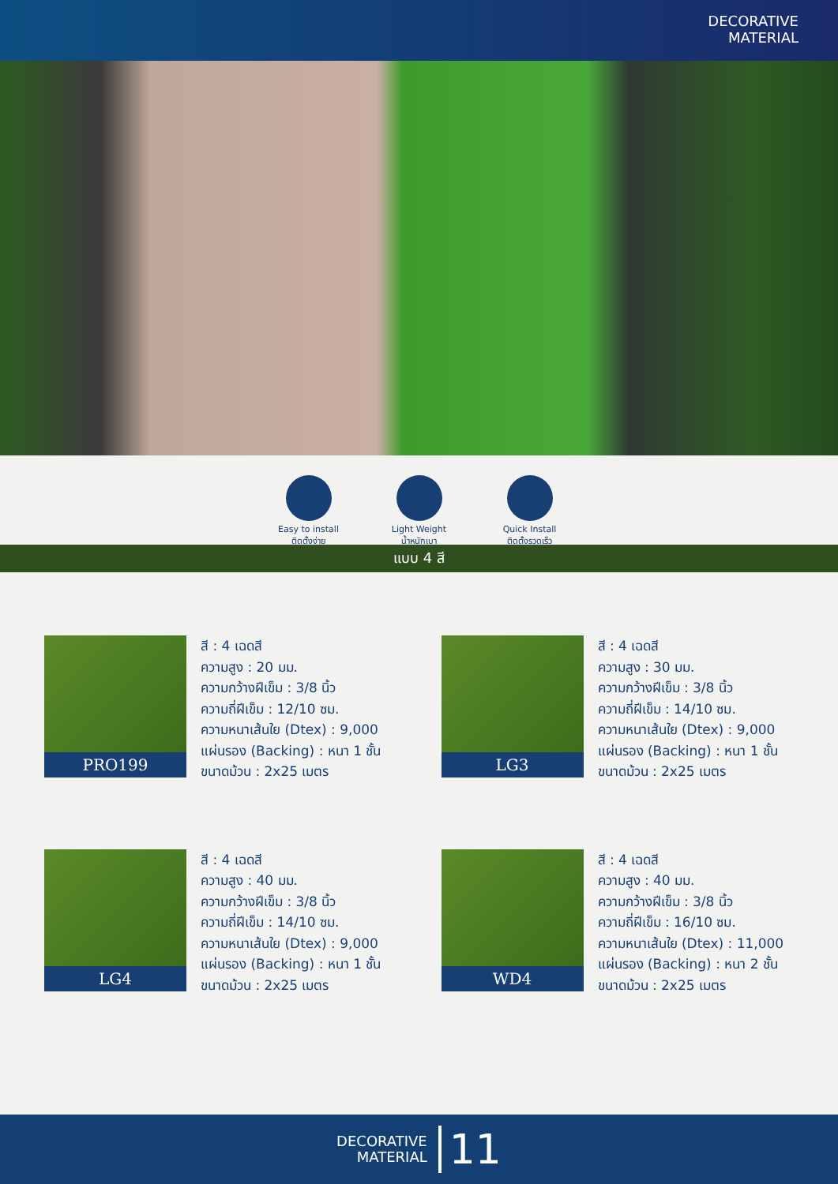DECORATIVE
MATERIAL
Easy to install
ติดตั้งง่าย
Light Weight
น้ำหนักเบา
Quick Install
ติดตั้งรวดเร็ว
แบบ 4 สี
PRO199
สี : 4 เฉดสี
ความสูง : 20 มม.
ความกว้างฝีเข็ม : 3/8 นิ้ว
ความถี่ฝีเข็ม : 12/10 ซม.
ความหนาเส้นใย (Dtex) : 9,000
แผ่นรอง (Backing) : หนา 1 ชั้น
ขนาดม้วน : 2x25 เมตร
LG3
สี : 4 เฉดสี
ความสูง : 30 มม.
ความกว้างฝีเข็ม : 3/8 นิ้ว
ความถี่ฝีเข็ม : 14/10 ซม.
ความหนาเส้นใย (Dtex) : 9,000
แผ่นรอง (Backing) : หนา 1 ชั้น
ขนาดม้วน : 2x25 เมตร
LG4
สี : 4 เฉดสี
ความสูง : 40 มม.
ความกว้างฝีเข็ม : 3/8 นิ้ว
ความถี่ฝีเข็ม : 14/10 ซม.
ความหนาเส้นใย (Dtex) : 9,000
แผ่นรอง (Backing) : หนา 1 ชั้น
ขนาดม้วน : 2x25 เมตร
WD4
สี : 4 เฉดสี
ความสูง : 40 มม.
ความกว้างฝีเข็ม : 3/8 นิ้ว
ความถี่ฝีเข็ม : 16/10 ซม.
ความหนาเส้นใย (Dtex) : 11,000
แผ่นรอง (Backing) : หนา 2 ชั้น
ขนาดม้วน : 2x25 เมตร
DECORATIVE
MATERIAL
11